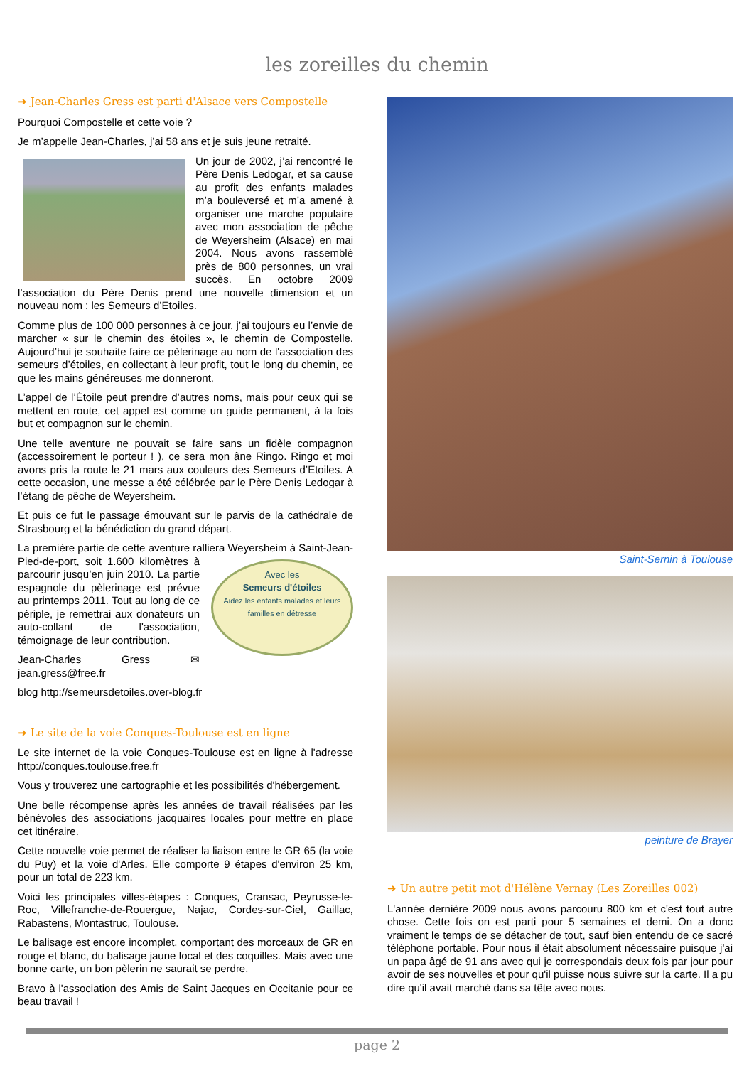les zoreilles du chemin
➜ Jean-Charles Gress est parti d'Alsace vers Compostelle
Pourquoi Compostelle et cette voie ?
Je m’appelle Jean-Charles, j’ai 58 ans et je suis jeune retraité.
Un jour de 2002, j’ai rencontré le Père Denis Ledogar, et sa cause au profit des enfants malades m’a bouleversé et m’a amené à organiser une marche populaire avec mon association de pêche de Weyersheim (Alsace) en mai 2004. Nous avons rassemblé près de 800 personnes, un vrai succès. En octobre 2009 l’association du Père Denis prend une nouvelle dimension et un nouveau nom : les Semeurs d’Etoiles.
Comme plus de 100 000 personnes à ce jour, j’ai toujours eu l’envie de marcher « sur le chemin des étoiles », le chemin de Compostelle. Aujourd’hui je souhaite faire ce pèlerinage au nom de l'association des semeurs d’étoiles, en collectant à leur profit, tout le long du chemin, ce que les mains généreuses me donneront.
L’appel de l’Étoile peut prendre d’autres noms, mais pour ceux qui se mettent en route, cet appel est comme un guide permanent, à la fois but et compagnon sur le chemin.
Une telle aventure ne pouvait se faire sans un fidèle compagnon (accessoirement le porteur ! ), ce sera mon âne Ringo. Ringo et moi avons pris la route le 21 mars aux couleurs des Semeurs d’Etoiles. A cette occasion, une messe a été célébrée par le Père Denis Ledogar à l’étang de pêche de Weyersheim.
Et puis ce fut le passage émouvant sur le parvis de la cathédrale de Strasbourg et la bénédiction du grand départ.
La première partie de cette aventure ralliera Weyersheim à Saint-Jean-Pied-de-port, soit 1.600 kilo Avec les
Semeurs d'étoiles
Aidez les enfants malades et leurs familles en détresse mètres à parcourir jusqu’en juin 2010. La partie espagnole du pèlerinage est prévue au printemps 2011. Tout au long de ce périple, je remettrai aux donateurs un auto-collant de l'association, témoignage de leur contribution.
Jean-Charles Gress ✉ jean.gress@free.fr
blog http://semeursdetoiles.over-blog.fr
➜ Le site de la voie Conques-Toulouse est en ligne
Le site internet de la voie Conques-Toulouse est en ligne à l'adresse http://conques.toulouse.free.fr
Vous y trouverez une cartographie et les possibilités d'hébergement.
Une belle récompense après les années de travail réalisées par les bénévoles des associations jacquaires locales pour mettre en place cet itinéraire.
Cette nouvelle voie permet de réaliser la liaison entre le GR 65 (la voie du Puy) et la voie d'Arles. Elle comporte 9 étapes d'environ 25 km, pour un total de 223 km.
Voici les principales villes-étapes : Conques, Cransac, Peyrusse-le-Roc, Villefranche-de-Rouergue, Najac, Cordes-sur-Ciel, Gaillac, Rabastens, Montastruc, Toulouse.
Le balisage est encore incomplet, comportant des morceaux de GR en rouge et blanc, du balisage jaune local et des coquilles. Mais avec une bonne carte, un bon pèlerin ne saurait se perdre.
Bravo à l'association des Amis de Saint Jacques en Occitanie pour ce beau travail !
Saint-Sernin à Toulouse
peinture de Brayer
➜ Un autre petit mot d'Hélène Vernay (Les Zoreilles 002)
L'année dernière 2009 nous avons parcouru 800 km et c'est tout autre chose. Cette fois on est parti pour 5 semaines et demi. On a donc vraiment le temps de se détacher de tout, sauf bien entendu de ce sacré téléphone portable. Pour nous il était absolument nécessaire puisque j'ai un papa âgé de 91 ans avec qui je correspondais deux fois par jour pour avoir de ses nouvelles et pour qu'il puisse nous suivre sur la carte. Il a pu dire qu'il avait marché dans sa tête avec nous.
page 2